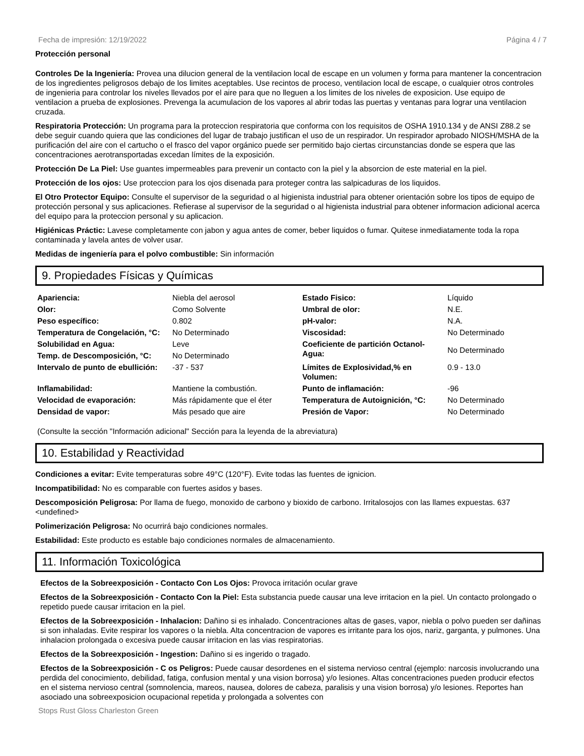Fecha de impresión: 12/19/2022 Página 4 / 7
Protección personal
Controles De la Ingeniería: Provea una dilucion general de la ventilacion local de escape en un volumen y forma para mantener la concentracion de los ingredientes peligrosos debajo de los limites aceptables. Use recintos de proceso, ventilacion local de escape, o cualquier otros controles de ingenieria para controlar los niveles llevados por el aire para que no lleguen a los limites de los niveles de exposicion. Use equipo de ventilacion a prueba de explosiones. Prevenga la acumulacion de los vapores al abrir todas las puertas y ventanas para lograr una ventilacion cruzada.
Respiratoria Protección: Un programa para la proteccion respiratoria que conforma con los requisitos de OSHA 1910.134 y de ANSI Z88.2 se debe seguir cuando quiera que las condiciones del lugar de trabajo justifican el uso de un respirador. Un respirador aprobado NIOSH/MSHA de la purificación del aire con el cartucho o el frasco del vapor orgánico puede ser permitido bajo ciertas circunstancias donde se espera que las concentraciones aerotransportadas excedan límites de la exposición.
Protección De La Piel: Use guantes impermeables para prevenir un contacto con la piel y la absorcion de este material en la piel.
Protección de los ojos: Use proteccion para los ojos disenada para proteger contra las salpicaduras de los liquidos.
El Otro Protector Equipo: Consulte el supervisor de la seguridad o al higienista industrial para obtener orientación sobre los tipos de equipo de protección personal y sus aplicaciones. Refierase al supervisor de la seguridad o al higienista industrial para obtener informacion adicional acerca del equipo para la proteccion personal y su aplicacion.
Higiénicas Práctic: Lavese completamente con jabon y agua antes de comer, beber liquidos o fumar. Quitese inmediatamente toda la ropa contaminada y lavela antes de volver usar.
Medidas de ingeniería para el polvo combustible: Sin información
9. Propiedades Físicas y Químicas
| Apariencia: | Niebla del aerosol | Estado Fisico: | Líquido |
| Olor: | Como Solvente | Umbral de olor: | N.E. |
| Peso específico: | 0.802 | pH-valor: | N.A. |
| Temperatura de Congelación, °C: | No Determinado | Viscosidad: | No Determinado |
| Solubilidad en Agua: | Leve | Coeficiente de partición Octanol-Agua: | No Determinado |
| Temp. de Descomposición, °C: | No Determinado | | |
| Intervalo de punto de ebullición: | -37 - 537 | Límites de Explosividad,% en Volumen: | 0.9 - 13.0 |
| Inflamabilidad: | Mantiene la combustión. | Punto de inflamación: | -96 |
| Velocidad de evaporación: | Más rápidamente que el éter | Temperatura de Autoignición, °C: | No Determinado |
| Densidad de vapor: | Más pesado que aire | Presión de Vapor: | No Determinado |
(Consulte la sección "Información adicional" Sección para la leyenda de la abreviatura)
10. Estabilidad y Reactividad
Condiciones a evitar: Evite temperaturas sobre 49°C (120°F). Evite todas las fuentes de ignicion.
Incompatibilidad: No es comparable con fuertes asidos y bases.
Descomposición Peligrosa: Por llama de fuego, monoxido de carbono y bioxido de carbono. Irritalosojos con las llames expuestas. 637 <undefined>
Polimerización Peligrosa: No ocurrirá bajo condiciones normales.
Estabilidad: Este producto es estable bajo condiciones normales de almacenamiento.
11. Información Toxicológica
Efectos de la Sobreexposición - Contacto Con Los Ojos: Provoca irritación ocular grave
Efectos de la Sobreexposición - Contacto Con la Piel: Esta substancia puede causar una leve irritacion en la piel. Un contacto prolongado o repetido puede causar irritacion en la piel.
Efectos de la Sobreexposición - Inhalacion: Dañino si es inhalado. Concentraciones altas de gases, vapor, niebla o polvo pueden ser dañinas si son inhaladas. Evite respirar los vapores o la niebla. Alta concentracion de vapores es irritante para los ojos, nariz, garganta, y pulmones. Una inhalacion prolongada o excesiva puede causar irritacion en las vias respiratorias.
Efectos de la Sobreexposición - Ingestion: Dañino si es ingerido o tragado.
Efectos de la Sobreexposición - C os Peligros: Puede causar desordenes en el sistema nervioso central (ejemplo: narcosis involucrando una perdida del conocimiento, debilidad, fatiga, confusion mental y una vision borrosa) y/o lesiones. Altas concentraciones pueden producir efectos en el sistema nervioso central (somnolencia, mareos, nausea, dolores de cabeza, paralisis y una vision borrosa) y/o lesiones. Reportes han asociado una sobreexposicion ocupacional repetida y prolongada a solventes con
Stops Rust Gloss Charleston Green